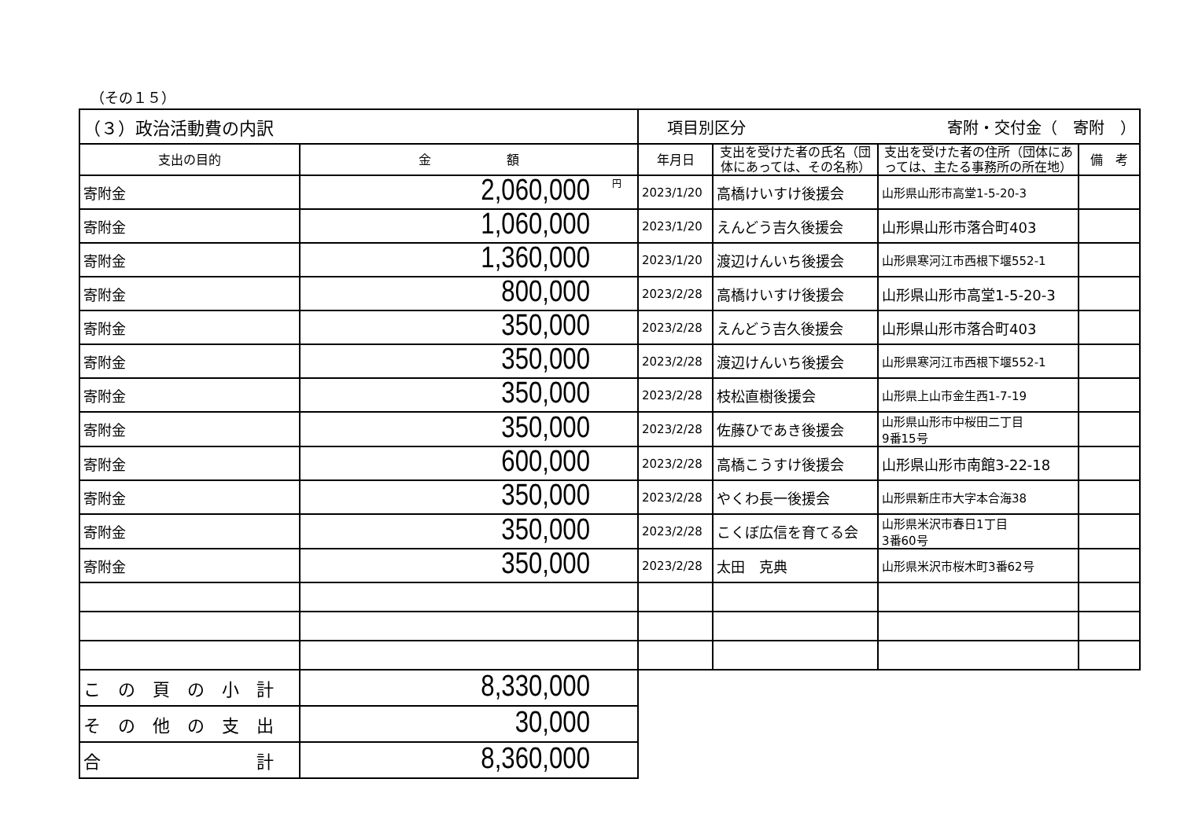（その１５）
| （３）政治活動費の内訳 | | 項目別区分 寄附・交付金（ 寄附 ） | | | |
| 支出の目的 | 金 額 | 年月日 | 支出を受けた者の氏名（団体にあっては、その名称） | 支出を受けた者の住所（団体にあっては、主たる事務所の所在地） | 備 考 |
| 寄附金 | <sup>円</sup>2,060,000 | 2023/1/20 | 高橋けいすけ後援会 | 山形県山形市高堂1-5-20-3 | |
| 寄附金 | 1,060,000 | 2023/1/20 | えんどう吉久後援会 | 山形県山形市落合町403 | |
| 寄附金 | 1,360,000 | 2023/1/20 | 渡辺けんいち後援会 | 山形県寒河江市西根下堰552-1 | |
| 寄附金 | 800,000 | 2023/2/28 | 高橋けいすけ後援会 | 山形県山形市高堂1-5-20-3 | |
| 寄附金 | 350,000 | 2023/2/28 | えんどう吉久後援会 | 山形県山形市落合町403 | |
| 寄附金 | 350,000 | 2023/2/28 | 渡辺けんいち後援会 | 山形県寒河江市西根下堰552-1 | |
| 寄附金 | 350,000 | 2023/2/28 | 枝松直樹後援会 | 山形県上山市金生西1-7-19 | |
| 寄附金 | 350,000 | 2023/2/28 | 佐藤ひであき後援会 | 山形県山形市中桜田二丁目 9番15号 | |
| 寄附金 | 600,000 | 2023/2/28 | 高橋こうすけ後援会 | 山形県山形市南館3-22-18 | |
| 寄附金 | 350,000 | 2023/2/28 | やくわ長一後援会 | 山形県新庄市大字本合海38 | |
| 寄附金 | 350,000 | 2023/2/28 | こくぼ広信を育てる会 | 山形県米沢市春日1丁目 3番60号 | |
| 寄附金 | 350,000 | 2023/2/28 | 太田 克典 | 山形県米沢市桜木町3番62号 | |
| こ の 頁 の 小 計 | 8,330,000 | | | | |
| そ の 他 の 支 出 | 30,000 | | | | |
| 合 計 | 8,360,000 | | | | |